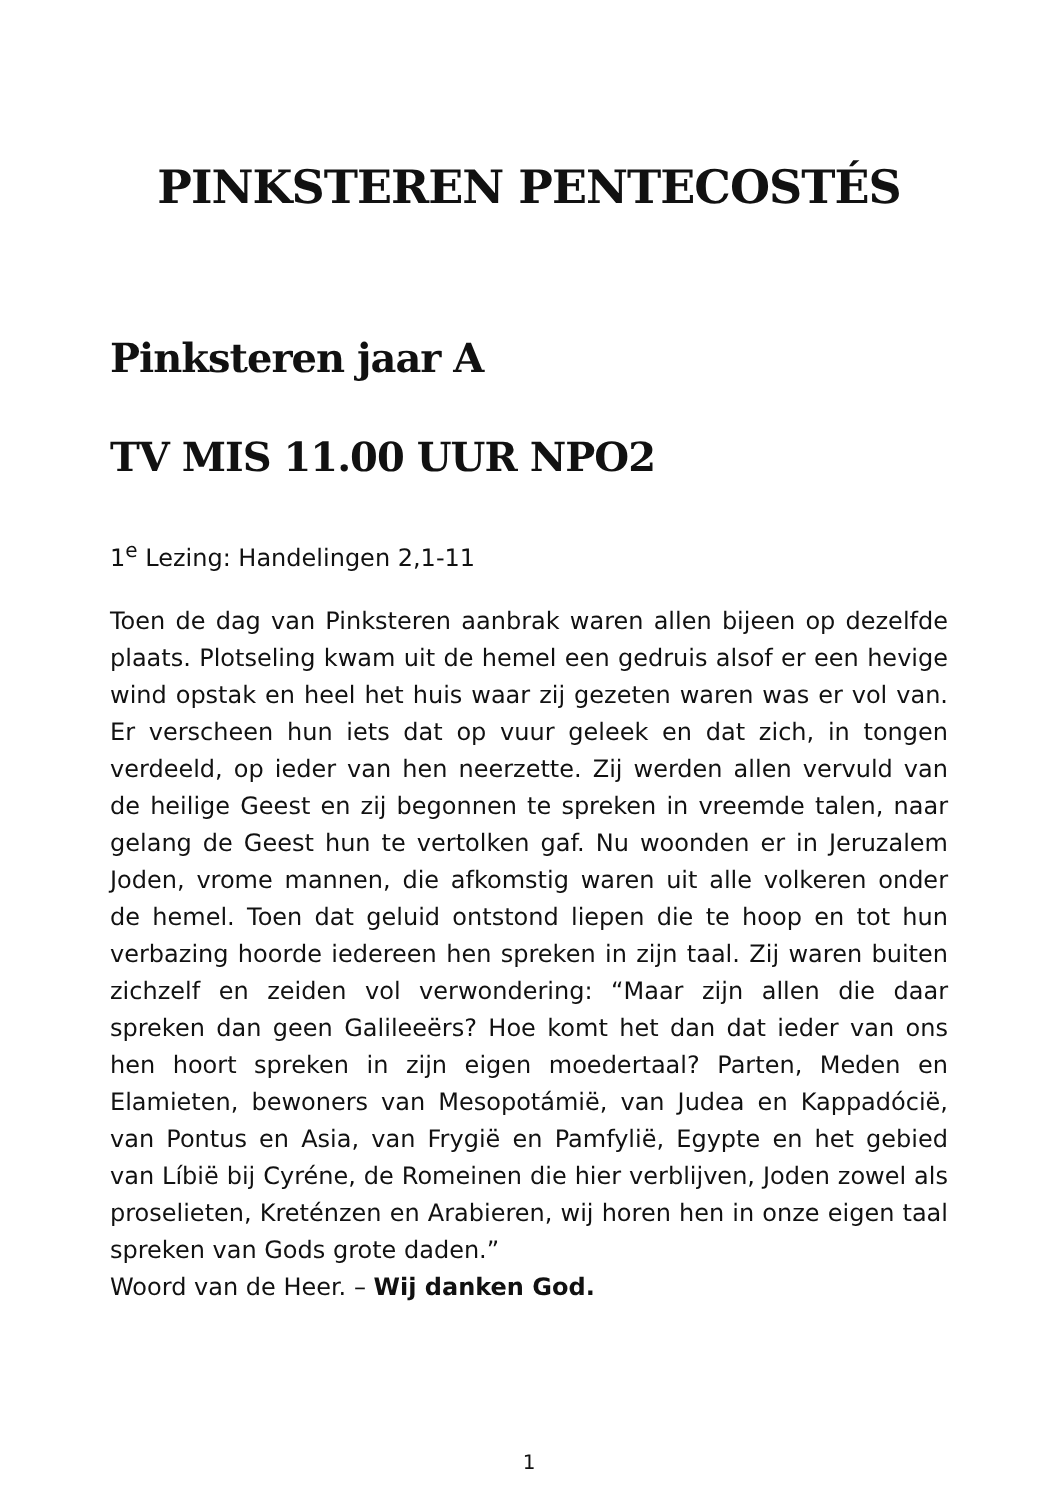PINKSTEREN PENTECOSTÉS
Pinksteren jaar A
TV MIS 11.00 UUR NPO2
1<sup>e</sup> Lezing: Handelingen 2,1-11
Toen de dag van Pinksteren aanbrak waren allen bijeen op dezelfde plaats. Plotseling kwam uit de hemel een gedruis alsof er een hevige wind opstak en heel het huis waar zij gezeten waren was er vol van. Er verscheen hun iets dat op vuur geleek en dat zich, in tongen verdeeld, op ieder van hen neerzette. Zij werden allen vervuld van de heilige Geest en zij begonnen te spreken in vreemde talen, naar gelang de Geest hun te vertolken gaf. Nu woonden er in Jeruzalem Joden, vrome mannen, die afkomstig waren uit alle volkeren onder de hemel. Toen dat geluid ontstond liepen die te hoop en tot hun verbazing hoorde iedereen hen spreken in zijn taal. Zij waren buiten zichzelf en zeiden vol verwondering: “Maar zijn allen die daar spreken dan geen Galileeërs? Hoe komt het dan dat ieder van ons hen hoort spreken in zijn eigen moedertaal? Parten, Meden en Elamieten, bewoners van Mesopotámië, van Judea en Kappadócië, van Pontus en Asia, van Frygië en Pamfylië, Egypte en het gebied van Líbië bij Cyréne, de Romeinen die hier verblijven, Joden zowel als proselieten, Kreténzen en Arabieren, wij horen hen in onze eigen taal spreken van Gods grote daden.”
Woord van de Heer. – Wij danken God.
1